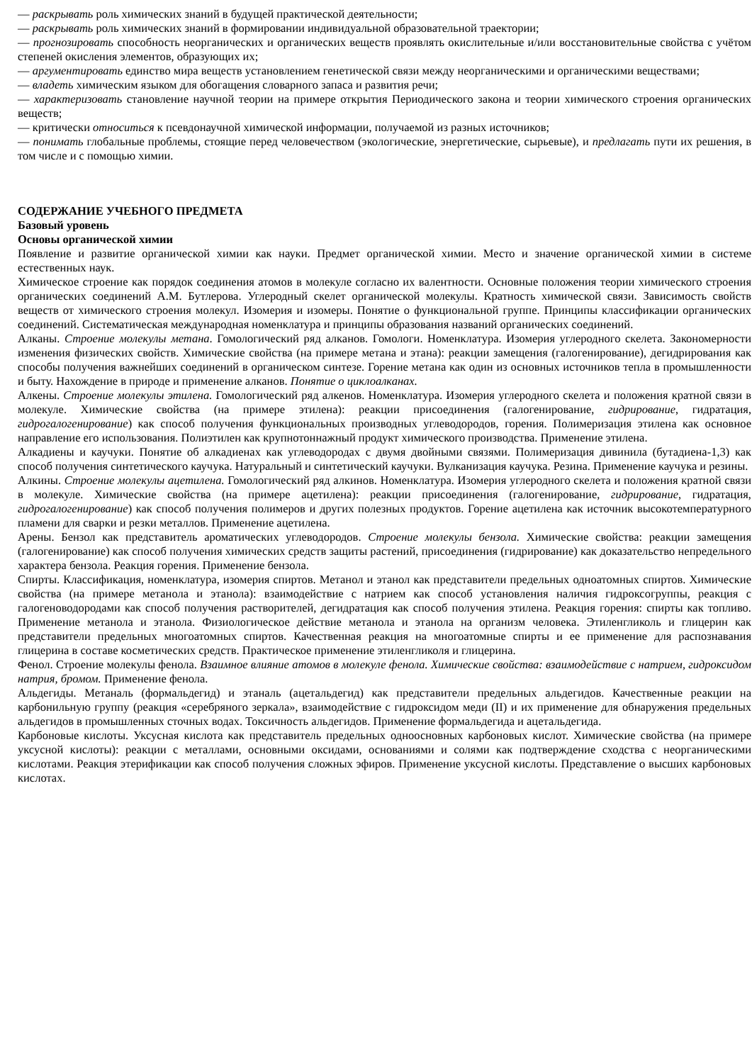— раскрывать роль химических знаний в будущей практической деятельности;
— раскрывать роль химических знаний в формировании индивидуальной образовательной траектории;
— прогнозировать способность неорганических и органических веществ проявлять окислительные и/или восстановительные свойства с учётом степеней окисления элементов, образующих их;
— аргументировать единство мира веществ установлением генетической связи между неорганическими и органическими веществами;
— владеть химическим языком для обогащения словарного запаса и развития речи;
— характеризовать становление научной теории на примере открытия Периодического закона и теории химического строения органических веществ;
— критически относиться к псевдонаучной химической информации, получаемой из разных источников;
— понимать глобальные проблемы, стоящие перед человечеством (экологические, энергетические, сырьевые), и предлагать пути их решения, в том числе и с помощью химии.
СОДЕРЖАНИЕ УЧЕБНОГО ПРЕДМЕТА
Базовый уровень
Основы органической химии
Появление и развитие органической химии как науки. Предмет органической химии. Место и значение органической химии в системе естественных наук.
Химическое строение как порядок соединения атомов в молекуле согласно их валентности. Основные положения теории химического строения органических соединений А.М. Бутлерова. Углеродный скелет органической молекулы. Кратность химической связи. Зависимость свойств веществ от химического строения молекул. Изомерия и изомеры. Понятие о функциональной группе. Принципы классификации органических соединений. Систематическая международная номенклатура и принципы образования названий органических соединений.
Алканы. Строение молекулы метана. Гомологический ряд алканов. Гомологи. Номенклатура. Изомерия углеродного скелета. Закономерности изменения физических свойств. Химические свойства (на примере метана и этана): реакции замещения (галогенирование), дегидрирования как способы получения важнейших соединений в органическом синтезе. Горение метана как один из основных источников тепла в промышленности и быту. Нахождение в природе и применение алканов. Понятие о циклоалканах.
Алкены. Строение молекулы этилена. Гомологический ряд алкенов. Номенклатура. Изомерия углеродного скелета и положения кратной связи в молекуле. Химические свойства (на примере этилена): реакции присоединения (галогенирование, гидрирование, гидратация, гидрогалогенирование) как способ получения функциональных производных углеводородов, горения. Полимеризация этилена как основное направление его использования. Полиэтилен как крупнотоннажный продукт химического производства. Применение этилена.
Алкадиены и каучуки. Понятие об алкадиенах как углеводородах с двумя двойными связями. Полимеризация дивинила (бутадиена-1,3) как способ получения синтетического каучука. Натуральный и синтетический каучуки. Вулканизация каучука. Резина. Применение каучука и резины.
Алкины. Строение молекулы ацетилена. Гомологический ряд алкинов. Номенклатура. Изомерия углеродного скелета и положения кратной связи в молекуле. Химические свойства (на примере ацетилена): реакции присоединения (галогенирование, гидрирование, гидратация, гидрогалогенирование) как способ получения полимеров и других полезных продуктов. Горение ацетилена как источник высокотемпературного пламени для сварки и резки металлов. Применение ацетилена.
Арены. Бензол как представитель ароматических углеводородов. Строение молекулы бензола. Химические свойства: реакции замещения (галогенирование) как способ получения химических средств защиты растений, присоединения (гидрирование) как доказательство непредельного характера бензола. Реакция горения. Применение бензола.
Спирты. Классификация, номенклатура, изомерия спиртов. Метанол и этанол как представители предельных одноатомных спиртов. Химические свойства (на примере метанола и этанола): взаимодействие с натрием как способ установления наличия гидроксогруппы, реакция с галогеноводородами как способ получения растворителей, дегидратация как способ получения этилена. Реакция горения: спирты как топливо. Применение метанола и этанола. Физиологическое действие метанола и этанола на организм человека. Этиленгликоль и глицерин как представители предельных многоатомных спиртов. Качественная реакция на многоатомные спирты и ее применение для распознавания глицерина в составе косметических средств. Практическое применение этиленгликоля и глицерина.
Фенол. Строение молекулы фенола. Взаимное влияние атомов в молекуле фенола. Химические свойства: взаимодействие с натрием, гидроксидом натрия, бромом. Применение фенола.
Альдегиды. Метаналь (формальдегид) и этаналь (ацетальдегид) как представители предельных альдегидов. Качественные реакции на карбонильную группу (реакция «серебряного зеркала», взаимодействие с гидроксидом меди (II) и их применение для обнаружения предельных альдегидов в промышленных сточных водах. Токсичность альдегидов. Применение формальдегида и ацетальдегида.
Карбоновые кислоты. Уксусная кислота как представитель предельных одноосновных карбоновых кислот. Химические свойства (на примере уксусной кислоты): реакции с металлами, основными оксидами, основаниями и солями как подтверждение сходства с неорганическими кислотами. Реакция этерификации как способ получения сложных эфиров. Применение уксусной кислоты. Представление о высших карбоновых кислотах.